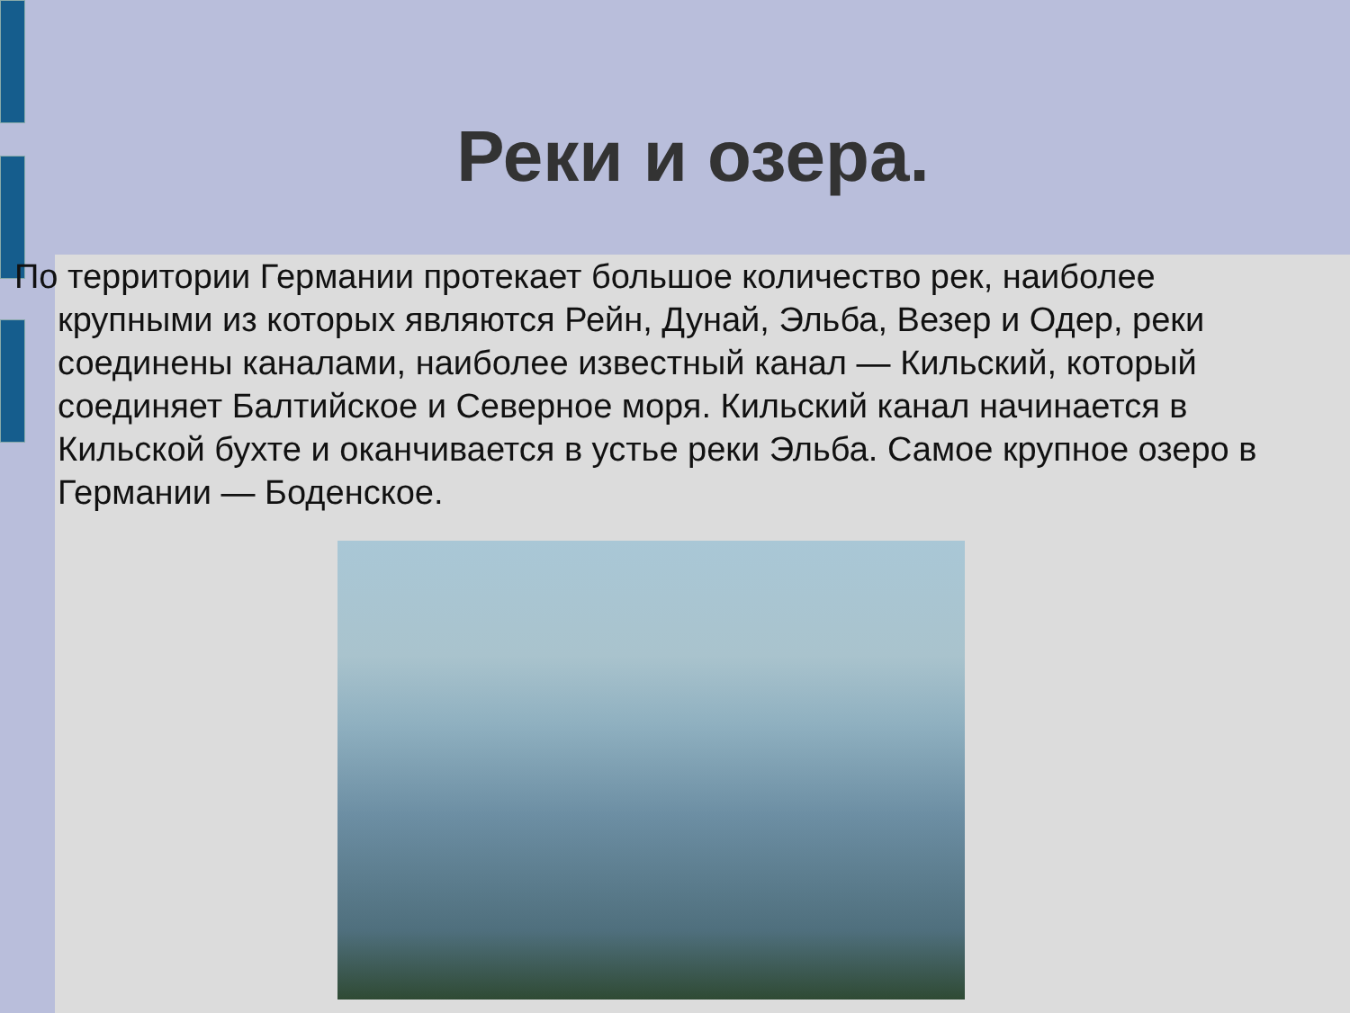Реки и озера.
По территории Германии протекает большое количество рек, наиболее крупными из которых являются Рейн, Дунай, Эльба, Везер и Одер, реки соединены каналами, наиболее известный канал — Кильский, который соединяет Балтийское и Северное моря. Кильский канал начинается в Кильской бухте и оканчивается в устье реки Эльба. Самое крупное озеро в Германии — Боденское.